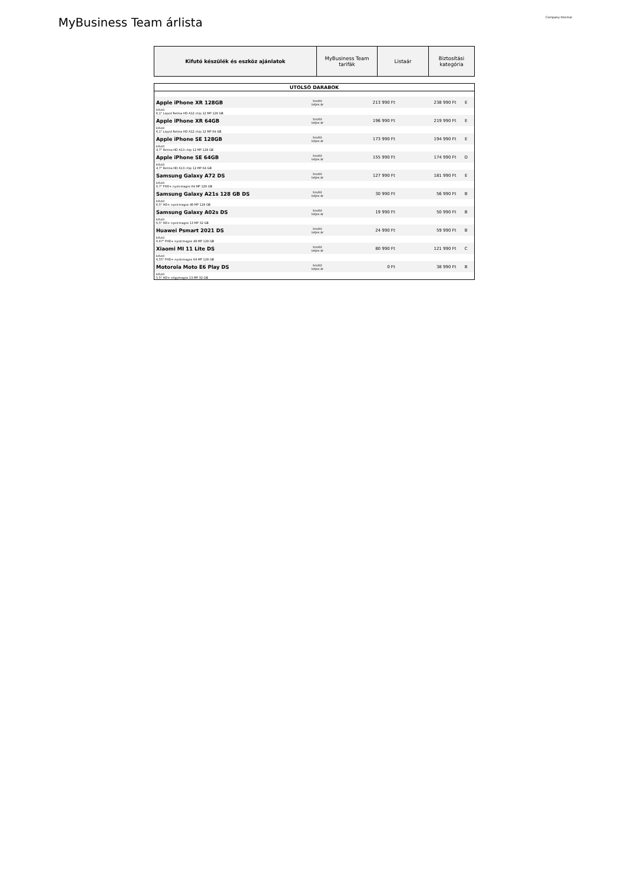MyBusiness Team árlista
Company Internal
| Kifutó készülék és eszköz ajánlatok | MyBusiness Team tarifák | Listaár | Biztosítási kategória |
| UTOLSÓ DARABOK | | | | |
| Apple iPhone XR 128GB | bruttó teljes ár | 213 990 Ft | 238 990 Ft | E |
| kifutó 6,1" Liquid Retina HD A12 chip 12 MP 128 GB | | | | |
| Apple iPhone XR 64GB | bruttó teljes ár | 196 990 Ft | 219 990 Ft | E |
| kifutó 6,1" Liquid Retina HD A12 chip 12 MP 64 GB | | | | |
| Apple iPhone SE 128GB | bruttó teljes ár | 173 990 Ft | 194 990 Ft | E |
| kifutó 4,7" Retina HD A13 chip 12 MP 128 GB | | | | |
| Apple iPhone SE 64GB | bruttó teljes ár | 155 990 Ft | 174 990 Ft | D |
| kifutó 4,7" Retina HD A13 chip 12 MP 64 GB | | | | |
| Samsung Galaxy A72 DS | bruttó teljes ár | 127 990 Ft | 181 990 Ft | E |
| kifutó 6,7" FHD+ nyolcmagos 64 MP 128 GB | | | | |
| Samsung Galaxy A21s 128 GB DS | bruttó teljes ár | 30 990 Ft | 56 990 Ft | B |
| kifutó 6,5" HD+ nyolcmagos 48 MP 128 GB | | | | |
| Samsung Galaxy A02s DS | bruttó teljes ár | 19 990 Ft | 50 990 Ft | B |
| kifutó 6,5" HD+ nyolcmagos 13 MP 32 GB | | | | |
| Huawei Psmart 2021 DS | bruttó teljes ár | 24 990 Ft | 59 990 Ft | B |
| kifutó 6,67" FHD+ nyolcmagos 48 MP 128 GB | | | | |
| Xiaomi MI 11 Lite DS | bruttó teljes ár | 80 990 Ft | 121 990 Ft | C |
| kifutó 6,55" FHD+ nyolcmagos 64 MP 128 GB | | | | |
| Motorola Moto E6 Play DS | bruttó teljes ár | 0 Ft | 38 990 Ft | B |
| kifutó 5,5" HD+ négymagos 13 MP 32 GB | | | | |